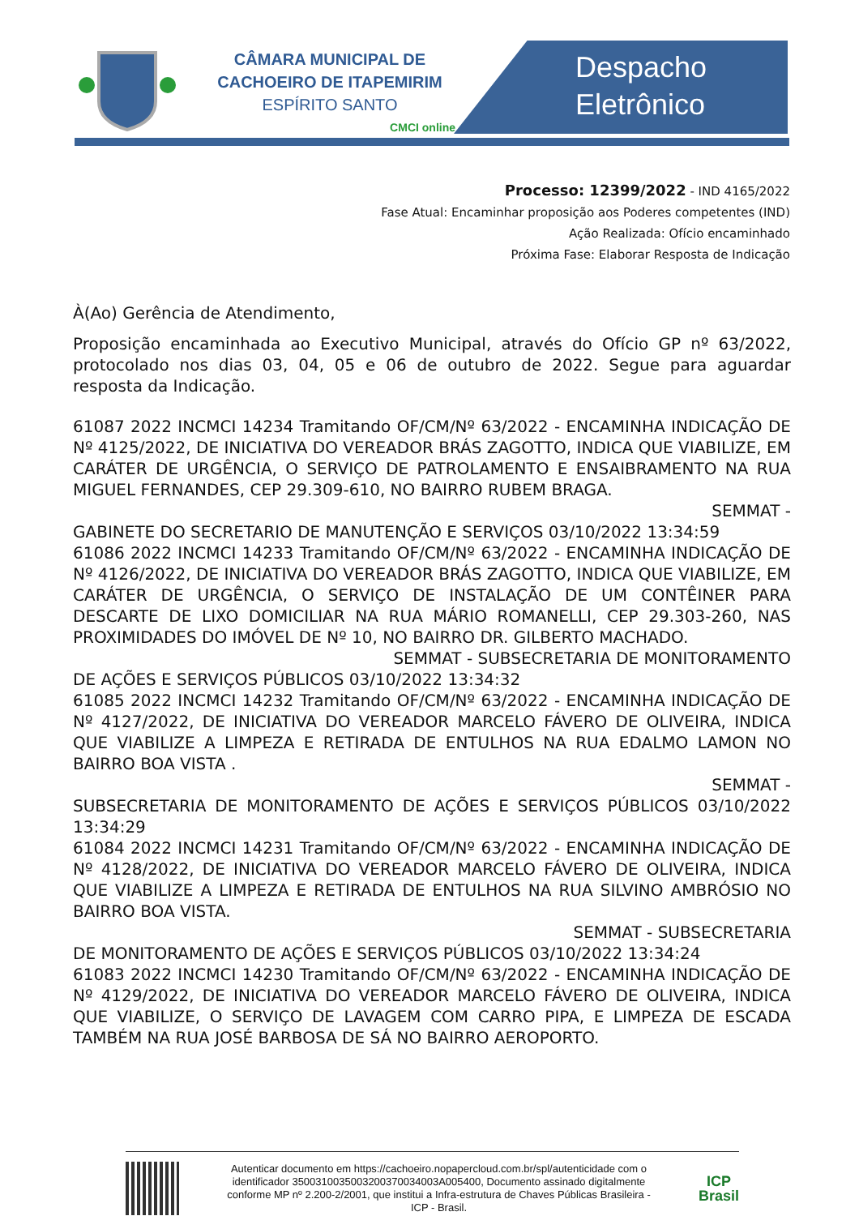CÂMARA MUNICIPAL DE
CACHOEIRO DE ITAPEMIRIM
ESPÍRITO SANTO
CMCI online
Despacho
Eletrônico
Processo: 12399/2022 - IND 4165/2022
Fase Atual: Encaminhar proposição aos Poderes competentes (IND)
Ação Realizada: Ofício encaminhado
Próxima Fase: Elaborar Resposta de Indicação
À(Ao) Gerência de Atendimento,
Proposição encaminhada ao Executivo Municipal, através do Ofício GP nº 63/2022, protocolado nos dias 03, 04, 05 e 06 de outubro de 2022. Segue para aguardar resposta da Indicação.
61087 2022 INCMCI 14234 Tramitando OF/CM/Nº 63/2022 - ENCAMINHA INDICAÇÃO DE Nº 4125/2022, DE INICIATIVA DO VEREADOR BRÁS ZAGOTTO, INDICA QUE VIABILIZE, EM CARÁTER DE URGÊNCIA, O SERVIÇO DE PATROLAMENTO E ENSAIBRAMENTO NA RUA MIGUEL FERNANDES, CEP 29.309-610, NO BAIRRO RUBEM BRAGA.
SEMMAT -
GABINETE DO SECRETARIO DE MANUTENÇÃO E SERVIÇOS 03/10/2022 13:34:59
61086 2022 INCMCI 14233 Tramitando OF/CM/Nº 63/2022 - ENCAMINHA INDICAÇÃO DE Nº 4126/2022, DE INICIATIVA DO VEREADOR BRÁS ZAGOTTO, INDICA QUE VIABILIZE, EM CARÁTER DE URGÊNCIA, O SERVIÇO DE INSTALAÇÃO DE UM CONTÊINER PARA DESCARTE DE LIXO DOMICILIAR NA RUA MÁRIO ROMANELLI, CEP 29.303-260, NAS PROXIMIDADES DO IMÓVEL DE Nº 10, NO BAIRRO DR. GILBERTO MACHADO.
SEMMAT - SUBSECRETARIA DE MONITORAMENTO
DE AÇÕES E SERVIÇOS PÚBLICOS 03/10/2022 13:34:32
61085 2022 INCMCI 14232 Tramitando OF/CM/Nº 63/2022 - ENCAMINHA INDICAÇÃO DE Nº 4127/2022, DE INICIATIVA DO VEREADOR MARCELO FÁVERO DE OLIVEIRA, INDICA QUE VIABILIZE A LIMPEZA E RETIRADA DE ENTULHOS NA RUA EDALMO LAMON NO BAIRRO BOA VISTA .
SEMMAT -
SUBSECRETARIA DE MONITORAMENTO DE AÇÕES E SERVIÇOS PÚBLICOS 03/10/2022 13:34:29
61084 2022 INCMCI 14231 Tramitando OF/CM/Nº 63/2022 - ENCAMINHA INDICAÇÃO DE Nº 4128/2022, DE INICIATIVA DO VEREADOR MARCELO FÁVERO DE OLIVEIRA, INDICA QUE VIABILIZE A LIMPEZA E RETIRADA DE ENTULHOS NA RUA SILVINO AMBRÓSIO NO BAIRRO BOA VISTA.
SEMMAT - SUBSECRETARIA
DE MONITORAMENTO DE AÇÕES E SERVIÇOS PÚBLICOS 03/10/2022 13:34:24
61083 2022 INCMCI 14230 Tramitando OF/CM/Nº 63/2022 - ENCAMINHA INDICAÇÃO DE Nº 4129/2022, DE INICIATIVA DO VEREADOR MARCELO FÁVERO DE OLIVEIRA, INDICA QUE VIABILIZE, O SERVIÇO DE LAVAGEM COM CARRO PIPA, E LIMPEZA DE ESCADA TAMBÉM NA RUA JOSÉ BARBOSA DE SÁ NO BAIRRO AEROPORTO.
Autenticar documento em https://cachoeiro.nopapercloud.com.br/spl/autenticidade com o identificador 3500310035003200370034003A005400, Documento assinado digitalmente conforme MP nº 2.200-2/2001, que institui a Infra-estrutura de Chaves Públicas Brasileira - ICP - Brasil.
ICP
Brasil